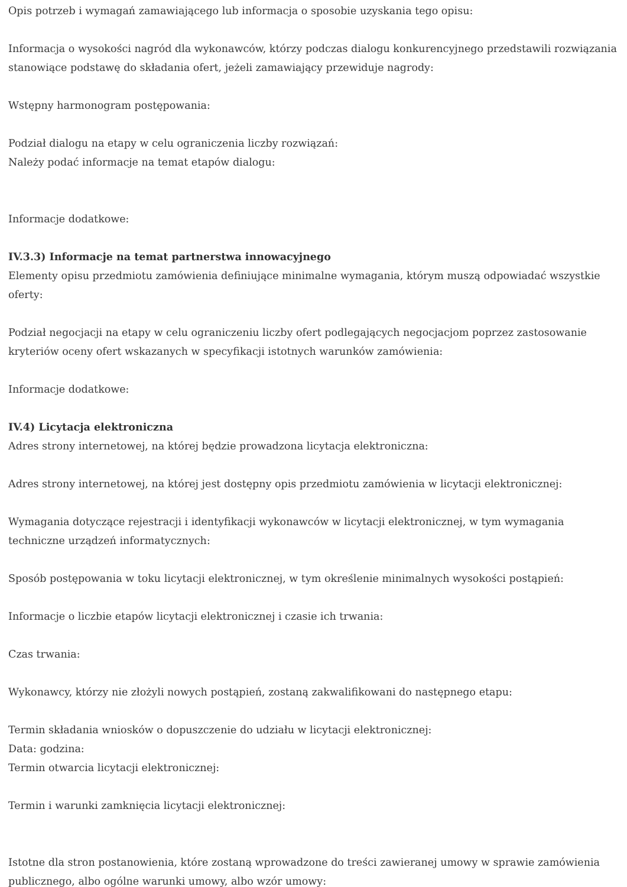Opis potrzeb i wymagań zamawiającego lub informacja o sposobie uzyskania tego opisu:
Informacja o wysokości nagród dla wykonawców, którzy podczas dialogu konkurencyjnego przedstawili rozwiązania stanowiące podstawę do składania ofert, jeżeli zamawiający przewiduje nagrody:
Wstępny harmonogram postępowania:
Podział dialogu na etapy w celu ograniczenia liczby rozwiązań:
Należy podać informacje na temat etapów dialogu:
Informacje dodatkowe:
IV.3.3) Informacje na temat partnerstwa innowacyjnego
Elementy opisu przedmiotu zamówienia definiujące minimalne wymagania, którym muszą odpowiadać wszystkie oferty:
Podział negocjacji na etapy w celu ograniczeniu liczby ofert podlegających negocjacjom poprzez zastosowanie kryteriów oceny ofert wskazanych w specyfikacji istotnych warunków zamówienia:
Informacje dodatkowe:
IV.4) Licytacja elektroniczna
Adres strony internetowej, na której będzie prowadzona licytacja elektroniczna:
Adres strony internetowej, na której jest dostępny opis przedmiotu zamówienia w licytacji elektronicznej:
Wymagania dotyczące rejestracji i identyfikacji wykonawców w licytacji elektronicznej, w tym wymagania techniczne urządzeń informatycznych:
Sposób postępowania w toku licytacji elektronicznej, w tym określenie minimalnych wysokości postąpień:
Informacje o liczbie etapów licytacji elektronicznej i czasie ich trwania:
Czas trwania:
Wykonawcy, którzy nie złożyli nowych postąpień, zostaną zakwalifikowani do następnego etapu:
Termin składania wniosków o dopuszczenie do udziału w licytacji elektronicznej:
Data: godzina:
Termin otwarcia licytacji elektronicznej:
Termin i warunki zamknięcia licytacji elektronicznej:
Istotne dla stron postanowienia, które zostaną wprowadzone do treści zawieranej umowy w sprawie zamówienia publicznego, albo ogólne warunki umowy, albo wzór umowy: